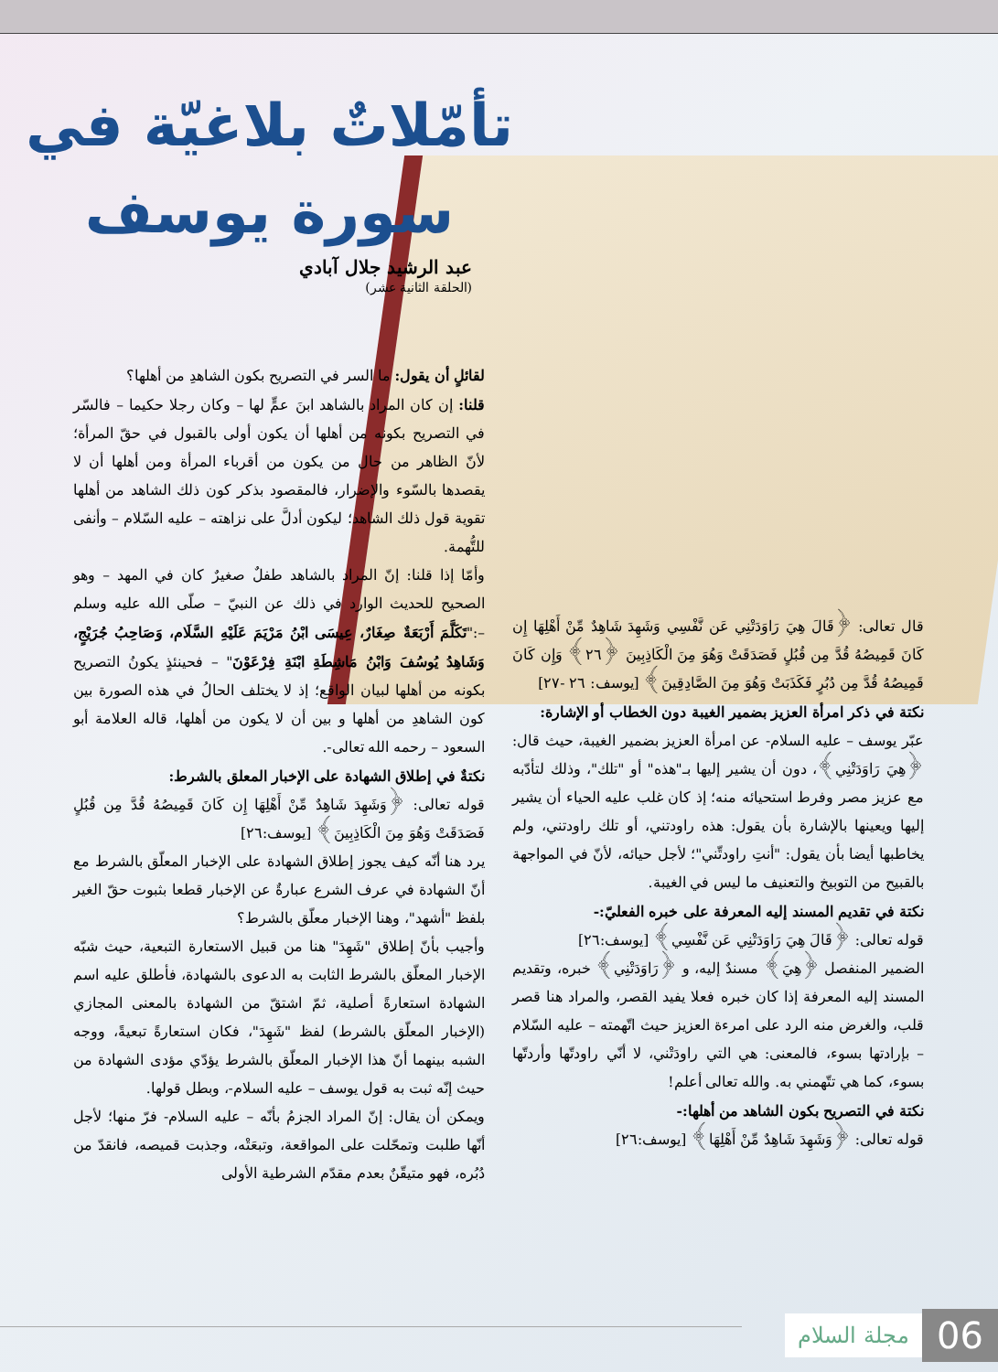تأمّلاتٌ بلاغيّة في
سورة يوسف
عبد الرشيد جلال آبادي
(الحلقة الثانية عشر)
لقائلٍ أن يقول: ما السر في التصريح بكون الشاهدِ من أهلها؟
قلنا: إن كان المراد بالشاهد ابنَ عمٍّ لها – وكان رجلا حكيما – فالسّر في التصريح بكونه من أهلها أن يكون أولى بالقبول في حقّ المرأة؛ لأنّ الظاهر من حال من يكون من أقرباء المرأة ومن أهلها أن لا يقصدها بالسّوء والإضرار، فالمقصود بذكر كون ذلك الشاهد من أهلها تقوية قول ذلك الشاهد؛ ليكون أدلَّ على نزاهته – عليه السّلام – وأنفى للتُّهمة.
وأمّا إذا قلنا: إنّ المراد بالشاهد طفلٌ صغيرٌ كان في المهد – وهو الصحيح للحديث الوارد في ذلك عن النبيّ – صلّى الله عليه وسلم –:"تَكَلَّمَ أَرْبَعَةٌ صِغَارٌ، عِيسَى ابْنُ مَرْيَمَ عَلَيْهِ السَّلَام، وَصَاحِبُ جُرَيْجٍ، وَشَاهِدُ يُوسُفَ وَابْنُ مَاشِطَةِ ابْنَةِ فِرْعَوْنَ" – فحينئذٍ يكونُ التصريح بكونه من أهلها لبيان الواقع؛ إذ لا يختلف الحالُ في هذه الصورة بين كون الشاهدِ من أهلها و بين أن لا يكون من أهلها، قاله العلامة أبو السعود – رحمه الله تعالى-.
نكتةٌ في إطلاق الشهادة على الإخبار المعلق بالشرط:
قوله تعالى: ﴿وَشَهِدَ شَاهِدٌ مِّنْ أَهْلِهَا إِن كَانَ قَمِيصُهُ قُدَّ مِن قُبُلٍ فَصَدَقَتْ وَهُوَ مِنَ الْكَاذِبِينَ﴾ [يوسف:٢٦]
يرد هنا أنّه كيف يجوز إطلاق الشهادة على الإخبار المعلّق بالشرط مع أنّ الشهادة في عرف الشرع عبارةٌ عن الإخبار قطعا بثبوت حقّ الغير بلفظ "أشهد"، وهنا الإخبار معلّق بالشرط؟
وأجيب بأنّ إطلاق "شَهِدَ" هنا من قبيل الاستعارة التبعية، حيث شبّه الإخبار المعلّق بالشرط الثابت به الدعوى بالشهادة، فأطلق عليه اسم الشهادة استعارةً أصلية، ثمّ اشتقّ من الشهادة بالمعنى المجازي (الإخبار المعلّق بالشرط) لفظ "شَهِدَ"، فكان استعارةً تبعيةً، ووجه الشبه بينهما أنّ هذا الإخبار المعلّق بالشرط يؤدّي مؤدى الشهادة من حيث إنّه ثبت به قول يوسف – عليه السلام-، وبطل قولها.
ويمكن أن يقال: إنّ المراد الجزمُ بأنّه – عليه السلام- فرّ منها؛ لأجل أنّها طلبت وتمحّلت على المواقعة، وتبعَتْه، وجذبت قميصه، فانقدّ من دُبُره، فهو متيقّنٌ بعدم مقدّم الشرطية الأولى
قال تعالى: ﴿قَالَ هِيَ رَاوَدَتْنِي عَن نَّفْسِي وَشَهِدَ شَاهِدٌ مِّنْ أَهْلِهَا إِن كَانَ قَمِيصُهُ قُدَّ مِن قُبُلٍ فَصَدَقَتْ وَهُوَ مِنَ الْكَاذِبِينَ ﴿٢٦﴾ وَإِن كَانَ قَمِيصُهُ قُدَّ مِن دُبُرٍ فَكَذَبَتْ وَهُوَ مِنَ الصَّادِقِينَ﴾ [يوسف: ٢٦ -٢٧]
نكتة في ذكر امرأة العزيز بضمير الغيبة دون الخطاب أو الإشارة:
عبّر يوسف – عليه السلام- عن امرأة العزيز بضمير الغيبة، حيث قال: ﴿هِيَ رَاوَدَتْنِي﴾، دون أن يشير إليها بـ"هذه" أو "تلك"، وذلك لتأدّبه مع عزيز مصر وفرط استحيائه منه؛ إذ كان غلب عليه الحياء أن يشير إليها ويعينها بالإشارة بأن يقول: هذه راودتني، أو تلك راودتني، ولم يخاطبها أيضا بأن يقول: "أنتِ راودتِّني"؛ لأجل حيائه، لأنّ في المواجهة بالقبيح من التوبيخ والتعنيف ما ليس في الغيبة.
نكتة في تقديم المسند إليه المعرفة على خبره الفعليّ:-
قوله تعالى: ﴿قَالَ هِيَ رَاوَدَتْنِي عَن نَّفْسِي﴾ [يوسف:٢٦]
الضمير المنفصل ﴿هِيَ﴾ مسندٌ إليه، و ﴿رَاوَدَتْنِي﴾ خبره، وتقديم المسند إليه المعرفة إذا كان خبره فعلا يفيد القصر، والمراد هنا قصر قلب، والغرض منه الرد على امرءة العزيز حيث اتّهمته – عليه السّلام – بإرادتها بسوء، فالمعنى: هي التي راودَتْني، لا أنّي راودتّها وأردتّها بسوء، كما هي تتّهمني به. والله تعالى أعلم!
نكتة في التصريح بكون الشاهد من أهلها:-
قوله تعالى: ﴿وَشَهِدَ شَاهِدٌ مِّنْ أَهْلِهَا﴾ [يوسف:٢٦]
06 مجلة السلام